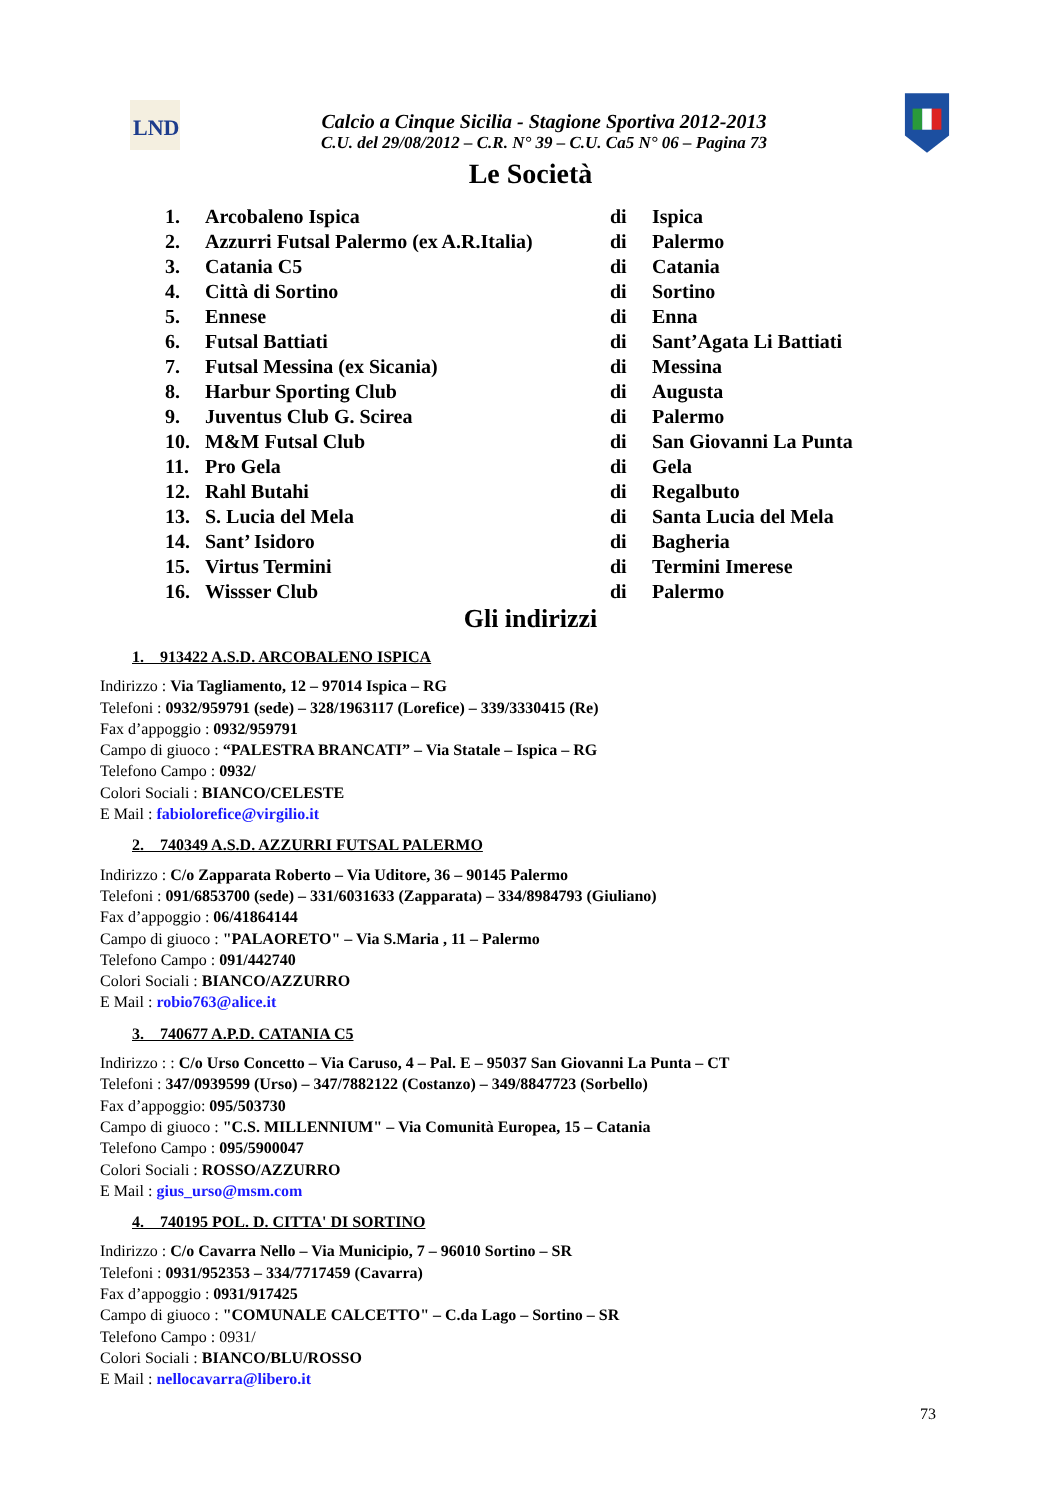LND
Calcio a Cinque Sicilia - Stagione Sportiva 2012-2013
C.U. del 29/08/2012 – C.R. N° 39 – C.U. Ca5 N° 06 – Pagina 73
Le Società
| 1. | Arcobaleno Ispica | di | Ispica |
| 2. | Azzurri Futsal Palermo (ex A.R.Italia) | di | Palermo |
| 3. | Catania C5 | di | Catania |
| 4. | Città di Sortino | di | Sortino |
| 5. | Ennese | di | Enna |
| 6. | Futsal Battiati | di | Sant’Agata Li Battiati |
| 7. | Futsal Messina (ex Sicania) | di | Messina |
| 8. | Harbur Sporting Club | di | Augusta |
| 9. | Juventus Club G. Scirea | di | Palermo |
| 10. | M&M Futsal Club | di | San Giovanni La Punta |
| 11. | Pro Gela | di | Gela |
| 12. | Rahl Butahi | di | Regalbuto |
| 13. | S. Lucia del Mela | di | Santa Lucia del Mela |
| 14. | Sant’ Isidoro | di | Bagheria |
| 15. | Virtus Termini | di | Termini Imerese |
| 16. | Wissser Club | di | Palermo |
Gli indirizzi
1. 913422 A.S.D. ARCOBALENO ISPICA
Indirizzo : Via Tagliamento, 12 – 97014 Ispica – RG
Telefoni : 0932/959791 (sede) – 328/1963117 (Lorefice) – 339/3330415 (Re)
Fax d’appoggio : 0932/959791
Campo di giuoco : “PALESTRA BRANCATI” – Via Statale – Ispica – RG
Telefono Campo : 0932/
Colori Sociali : BIANCO/CELESTE
E Mail : fabiolorefice@virgilio.it
2. 740349 A.S.D. AZZURRI FUTSAL PALERMO
Indirizzo : C/o Zapparata Roberto – Via Uditore, 36 – 90145 Palermo
Telefoni : 091/6853700 (sede) – 331/6031633 (Zapparata) – 334/8984793 (Giuliano)
Fax d’appoggio : 06/41864144
Campo di giuoco : "PALAORETO" – Via S.Maria , 11 – Palermo
Telefono Campo : 091/442740
Colori Sociali : BIANCO/AZZURRO
E Mail : robio763@alice.it
3. 740677 A.P.D. CATANIA C5
Indirizzo : : C/o Urso Concetto – Via Caruso, 4 – Pal. E – 95037 San Giovanni La Punta – CT
Telefoni : 347/0939599 (Urso) – 347/7882122 (Costanzo) – 349/8847723 (Sorbello)
Fax d’appoggio: 095/503730
Campo di giuoco : "C.S. MILLENNIUM" – Via Comunità Europea, 15 – Catania
Telefono Campo : 095/5900047
Colori Sociali : ROSSO/AZZURRO
E Mail : gius_urso@msm.com
4. 740195 POL. D. CITTA' DI SORTINO
Indirizzo : C/o Cavarra Nello – Via Municipio, 7 – 96010 Sortino – SR
Telefoni : 0931/952353 – 334/7717459 (Cavarra)
Fax d’appoggio : 0931/917425
Campo di giuoco : "COMUNALE CALCETTO" – C.da Lago – Sortino – SR
Telefono Campo : 0931/
Colori Sociali : BIANCO/BLU/ROSSO
E Mail : nellocavarra@libero.it
73